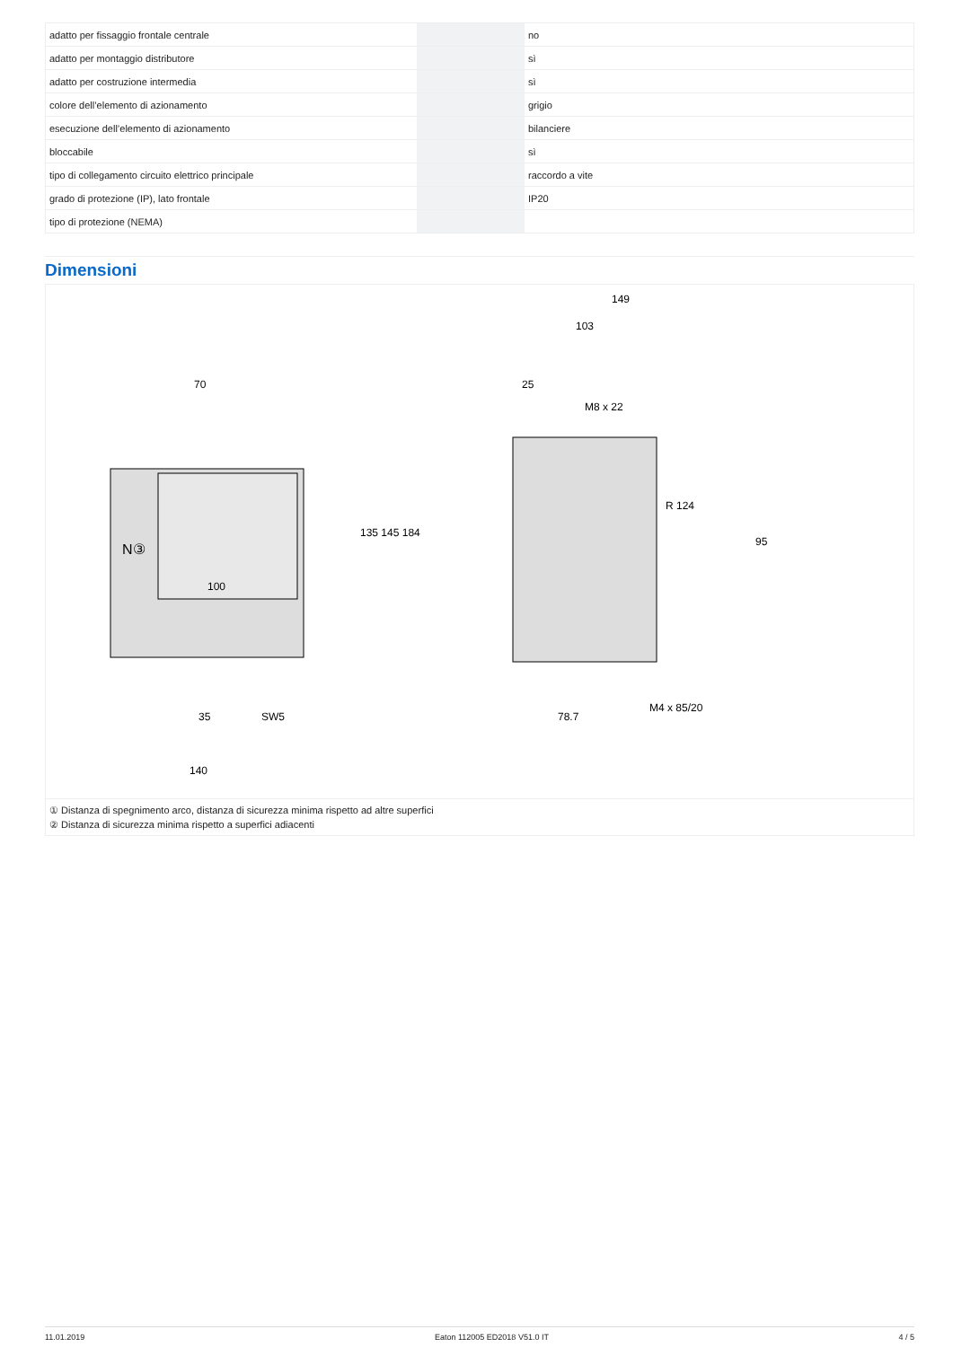| adatto per fissaggio frontale centrale | | no |
| adatto per montaggio distributore | | sì |
| adatto per costruzione intermedia | | sì |
| colore dell’elemento di azionamento | | grigio |
| esecuzione dell’elemento di azionamento | | bilanciere |
| bloccabile | | sì |
| tipo di collegamento circuito elettrico principale | | raccordo a vite |
| grado di protezione (IP), lato frontale | | IP20 |
| tipo di protezione (NEMA) | | |
Dimensioni
N③
70
100
140
35
SW5
149
103
25
M8 x 22
M4 x 85/20
78.7
135 145 184
95
R 124
① Distanza di spegnimento arco, distanza di sicurezza minima rispetto ad altre superfici
② Distanza di sicurezza minima rispetto a superfici adiacenti
11.01.2019 Eaton 112005 ED2018 V51.0 IT 4 / 5